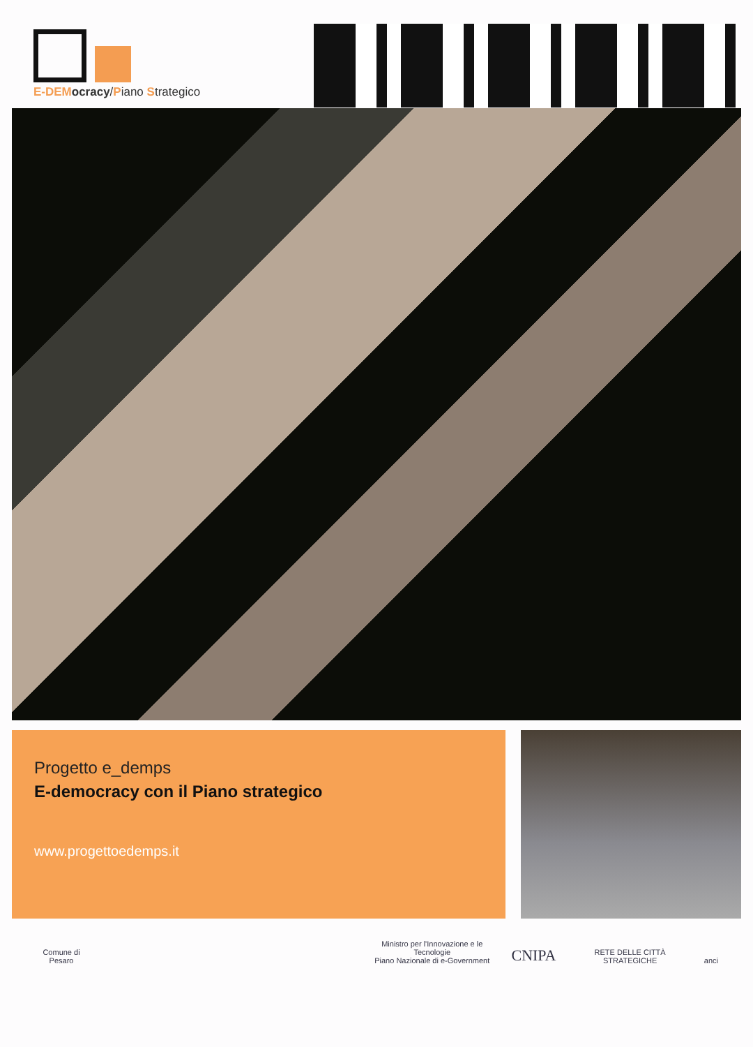E-DEM ocracy/Piano Strategico
Progetto e_demps
E-democracy con il Piano strategico
www.progettoedemps.it
Comune di Pesaro
Ministro per l'Innovazione e le Tecnologie
Piano Nazionale di e-Government
CNIPA
RETE DELLE CITTÀ STRATEGICHE
anci